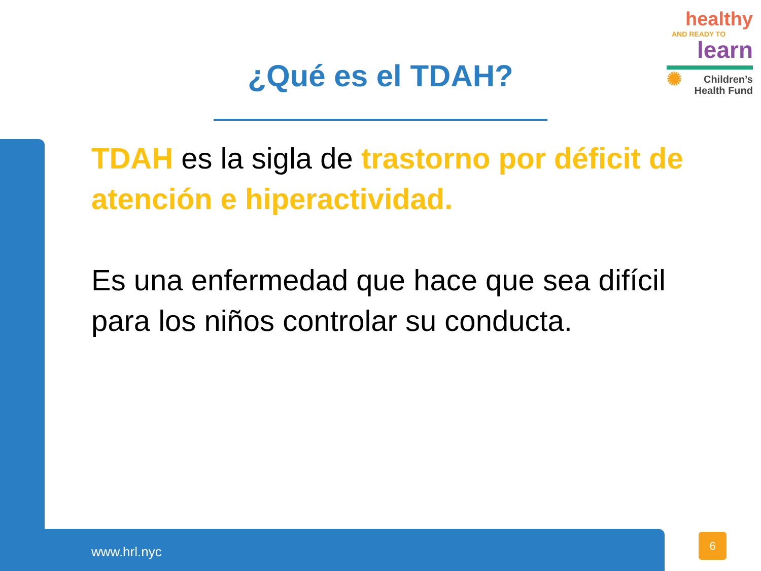healthy
AND READY TO
learn
✺ Children’s
Health Fund
¿Qué es el TDAH?
TDAH es la sigla de trastorno por déficit de atención e hiperactividad.
Es una enfermedad que hace que sea difícil para los niños controlar su conducta.
www.hrl.nyc
6